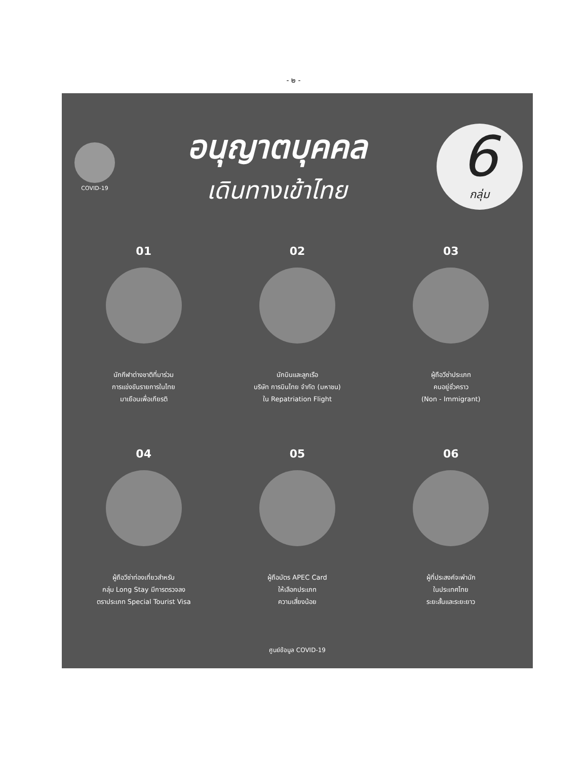- ๒ -
COVID-19
อนุญาตบุคคล
เดินทางเข้าไทย
6
กลุ่ม
01
นักกีฬาต่างชาติที่มาร่วม
การแข่งขันรายการในไทย
มาเยือนเพื่อเกียรติ
02
นักบินและลูกเรือ
บริษัท การบินไทย จำกัด (มหาชน)
ใน Repatriation Flight
03
ผู้ถือวีซ่าประเภท
คนอยู่ชั่วคราว
(Non - Immigrant)
04
ผู้ถือวีซ่าท่องเที่ยวสำหรับ
กลุ่ม Long Stay มีการตรวจลง
ตราประเภท Special Tourist Visa
05
ผู้ถือบัตร APEC Card
ให้เลือกประเภท
ความเสี่ยงน้อย
06
ผู้ที่ประสงค์จะพำนัก
ในประเทศไทย
ระยะสั้นและระยะยาว
ศูนย์ข้อมูล COVID-19